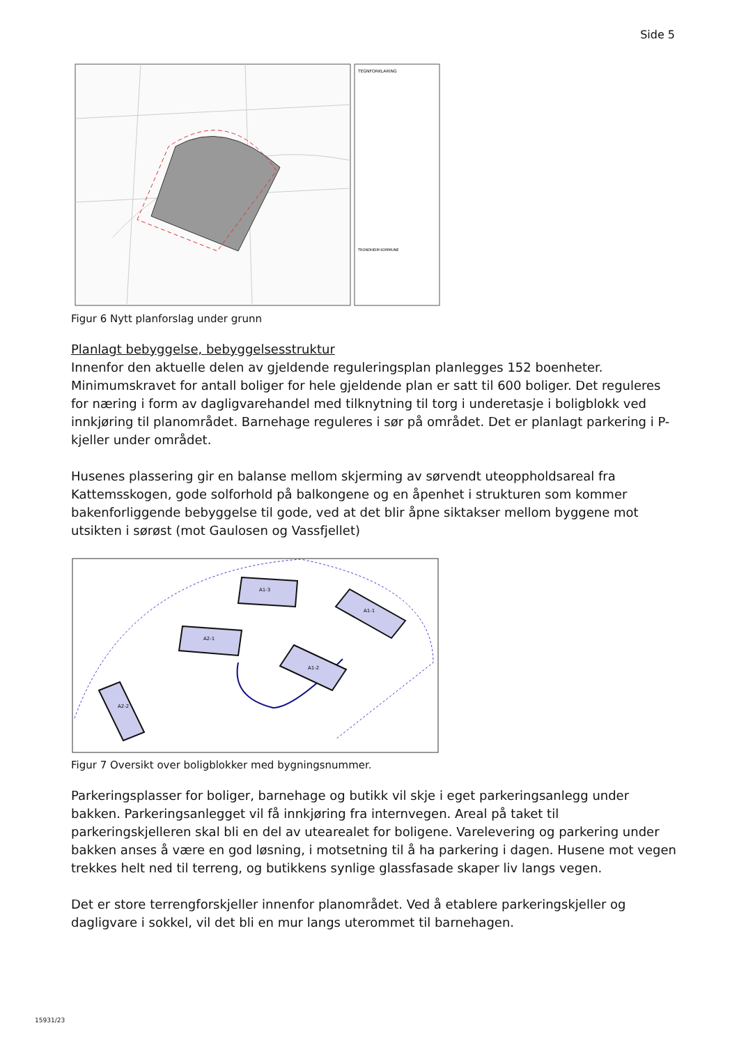Side 5
TEGNFORKLARING
TRONDHEIM KOMMUNE
Figur 6 Nytt planforslag under grunn
Planlagt bebyggelse, bebyggelsesstruktur
Innenfor den aktuelle delen av gjeldende reguleringsplan planlegges 152 boenheter. Minimumskravet for antall boliger for hele gjeldende plan er satt til 600 boliger. Det reguleres for næring i form av dagligvarehandel med tilknytning til torg i underetasje i boligblokk ved innkjøring til planområdet. Barnehage reguleres i sør på området. Det er planlagt parkering i P-kjeller under området.
Husenes plassering gir en balanse mellom skjerming av sørvendt uteoppholdsareal fra Kattemsskogen, gode solforhold på balkongene og en åpenhet i strukturen som kommer bakenforliggende bebyggelse til gode, ved at det blir åpne siktakser mellom byggene mot utsikten i sørøst (mot Gaulosen og Vassfjellet)
A1-3
A1-1
A2-1
A1-2
A2-2
Figur 7 Oversikt over boligblokker med bygningsnummer.
Parkeringsplasser for boliger, barnehage og butikk vil skje i eget parkeringsanlegg under bakken. Parkeringsanlegget vil få innkjøring fra internvegen. Areal på taket til parkeringskjelleren skal bli en del av utearealet for boligene. Varelevering og parkering under bakken anses å være en god løsning, i motsetning til å ha parkering i dagen. Husene mot vegen trekkes helt ned til terreng, og butikkens synlige glassfasade skaper liv langs vegen.
Det er store terrengforskjeller innenfor planområdet. Ved å etablere parkeringskjeller og dagligvare i sokkel, vil det bli en mur langs uterommet til barnehagen.
15931/23